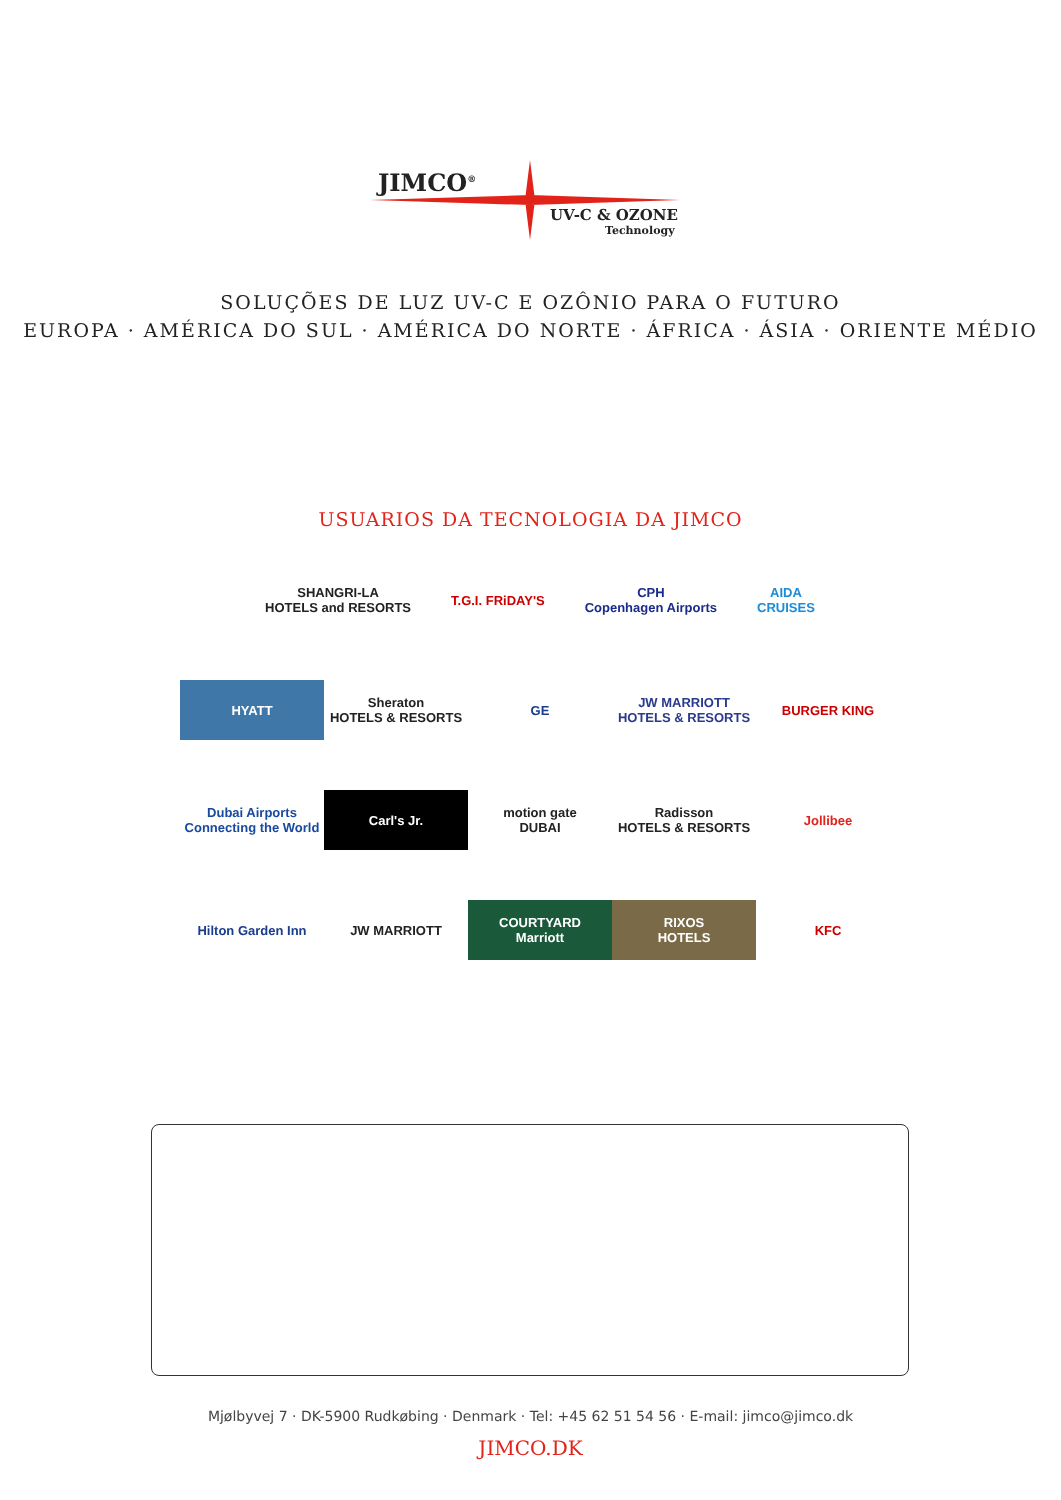JIMCO<sup>®</sup>
UV-C & OZONE
Technology
SOLUÇÕES DE LUZ UV-C E OZÔNIO PARA O FUTURO
EUROPA · AMÉRICA DO SUL · AMÉRICA DO NORTE · ÁFRICA · ÁSIA · ORIENTE MÉDIO
USUARIOS DA TECNOLOGIA DA JIMCO
SHANGRI-LA
HOTELS and RESORTS
T.G.I. FRiDAY'S CPH
Copenhagen Airports
AIDA
CRUISES
HYATT
Sheraton
HOTELS & RESORTS
GE
JW MARRIOTT
HOTELS & RESORTS
BURGER KING
Dubai Airports
Connecting the World
Carl's Jr.
motion gate
DUBAI
Radisson
HOTELS & RESORTS
Jollibee
Hilton Garden Inn
JW MARRIOTT
COURTYARD
Marriott
RIXOS
HOTELS
KFC
Mjølbyvej 7 · DK-5900 Rudkøbing · Denmark · Tel: +45 62 51 54 56 · E-mail: jimco@jimco.dk
JIMCO.DK